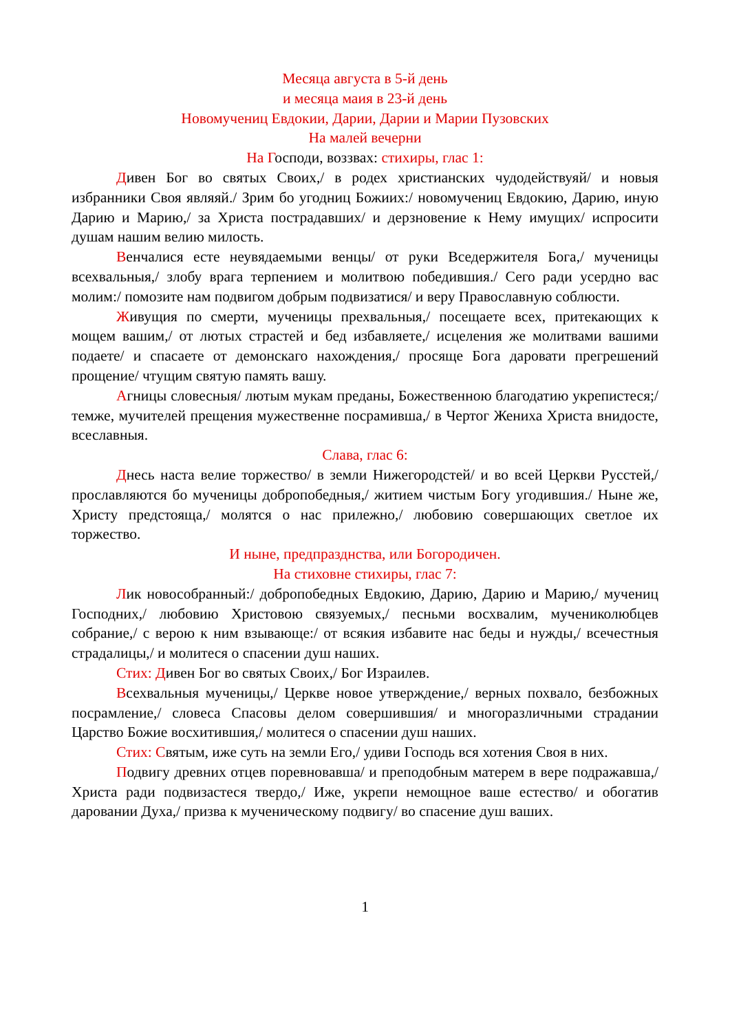Месяца августа в 5-й день
и месяца маия в 23-й день
Новомучениц Евдокии, Дарии, Дарии и Марии Пузовских
На малей вечерни
На Господи, воззвах: стихиры, глас 1:
Дивен Бог во святых Своих,/ в родех христианских чудодействуяй/ и новыя избранники Своя являяй./ Зрим бо угодниц Божиих:/ новомучениц Евдокию, Дарию, иную Дарию и Марию,/ за Христа пострадавших/ и дерзновение к Нему имущих/ испросити душам нашим велию милость.
Венчалися есте неувядаемыми венцы/ от руки Вседержителя Бога,/ мученицы всехвальныя,/ злобу врага терпением и молитвою победившия./ Сего ради усердно вас молим:/ помозите нам подвигом добрым подвизатися/ и веру Православную соблюсти.
Живущия по смерти, мученицы прехвальныя,/ посещаете всех, притекающих к мощем вашим,/ от лютых страстей и бед избавляете,/ исцеления же молитвами вашими подаете/ и спасаете от демонскаго нахождения,/ просяще Бога даровати прегрешений прощение/ чтущим святую память вашу.
Агницы словесныя/ лютым мукам преданы, Божественною благодатию укрепистеся;/ темже, мучителей прещения мужественне посрамивша,/ в Чертог Жениха Христа внидосте, всеславныя.
Слава, глас 6:
Днесь наста велие торжество/ в земли Нижегородстей/ и во всей Церкви Русстей,/ прославляются бо мученицы добропобедныя,/ житием чистым Богу угодившия./ Ныне же, Христу предстояща,/ молятся о нас прилежно,/ любовию совершающих светлое их торжество.
И ныне, предпразднства, или Богородичен.
На стиховне стихиры, глас 7:
Лик новособранный:/ добропобедных Евдокию, Дарию, Дарию и Марию,/ мучениц Господних,/ любовию Христовою связуемых,/ песньми восхвалим, мучениколюбцев собрание,/ с верою к ним взывающе:/ от всякия избавите нас беды и нужды,/ всечестныя страдалицы,/ и молитеся о спасении душ наших.
Стих: Дивен Бог во святых Своих,/ Бог Израилев.
Всехвальныя мученицы,/ Церкве новое утверждение,/ верных похвало, безбожных посрамление,/ словеса Спасовы делом совершившия/ и многоразличными страдании Царство Божие восхитившия,/ молитеся о спасении душ наших.
Стих: Святым, иже суть на земли Его,/ удиви Господь вся хотения Своя в них.
Подвигу древних отцев поревновавша/ и преподобным матерем в вере подражавша,/ Христа ради подвизастеся твердо,/ Иже, укрепи немощное ваше естество/ и обогатив даровании Духа,/ призва к мученическому подвигу/ во спасение душ ваших.
1